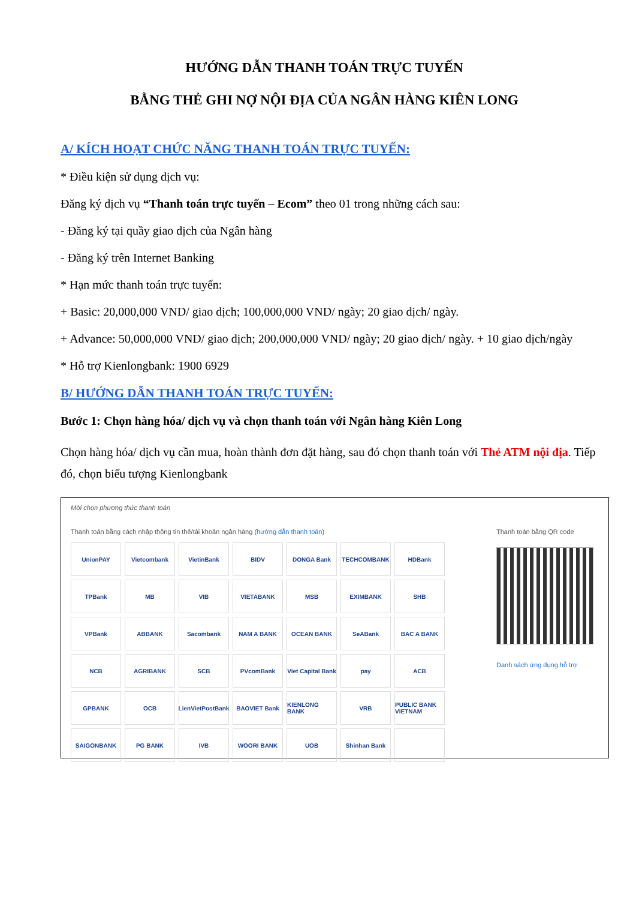HƯỚNG DẪN THANH TOÁN TRỰC TUYẾN
BẰNG THẺ GHI NỢ NỘI ĐỊA CỦA NGÂN HÀNG KIÊN LONG
A/ KÍCH HOẠT CHỨC NĂNG THANH TOÁN TRỰC TUYẾN:
* Điều kiện sử dụng dịch vụ:
Đăng ký dịch vụ “Thanh toán trực tuyến – Ecom” theo 01 trong những cách sau:
- Đăng ký tại quầy giao dịch của Ngân hàng
- Đăng ký trên Internet Banking
* Hạn mức thanh toán trực tuyến:
+ Basic: 20,000,000 VND/ giao dịch; 100,000,000 VND/ ngày; 20 giao dịch/ ngày.
+ Advance: 50,000,000 VND/ giao dịch; 200,000,000 VND/ ngày; 20 giao dịch/ ngày. + 10 giao dịch/ngày
* Hỗ trợ Kienlongbank: 1900 6929
B/ HƯỚNG DẪN THANH TOÁN TRỰC TUYẾN:
Bước 1: Chọn hàng hóa/ dịch vụ và chọn thanh toán với Ngân hàng Kiên Long
Chọn hàng hóa/ dịch vụ cần mua, hoàn thành đơn đặt hàng, sau đó chọn thanh toán với Thẻ ATM nội địa. Tiếp đó, chọn biểu tượng Kienlongbank
Mời chọn phương thức thanh toán
Thanh toán bằng cách nhập thông tin thẻ/tài khoản ngân hàng (hướng dẫn thanh toán)
UnionPAY
Vietcombank
VietinBank
BIDV
DONGA Bank
TECHCOMBANK
HDBank
TPBank
MB
VIB
VIETABANK
MSB
EXIMBANK
SHB
VPBank
ABBANK
Sacombank
NAM A BANK
OCEAN BANK
SeABank
BAC A BANK
NCB
AGRIBANK
SCB
PVcomBank
Viet Capital Bank
pay
ACB
GPBANK
OCB
LienVietPostBank
BAOVIET Bank
KIENLONG BANK
VRB
PUBLIC BANK VIETNAM
SAIGONBANK
PG BANK
IVB
WOORI BANK
UOB
Shinhan Bank
Thanh toán bằng QR code
Danh sách ứng dụng hỗ trợ